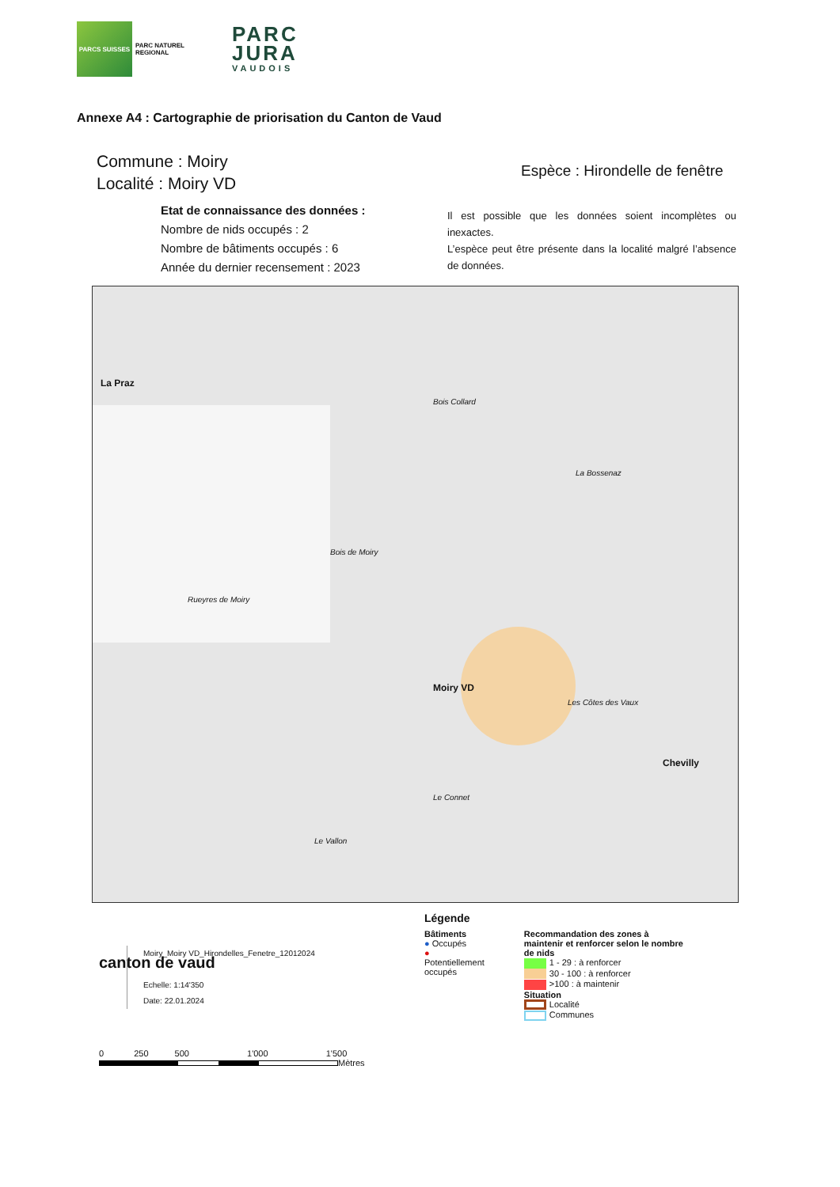PARCS SUISSES
PARC NATUREL
REGIONAL
PARC
JURA
VAUDOIS
Annexe A4 : Cartographie de priorisation du Canton de Vaud
Commune : Moiry
Localité : Moiry VD
Espèce : Hirondelle de fenêtre
Etat de connaissance des données :
Nombre de nids occupés : 2
Nombre de bâtiments occupés : 6
Année du dernier recensement : 2023
Il est possible que les données soient incomplètes ou inexactes.
L’espèce peut être présente dans la localité malgré l’absence de données.
La Praz
Moiry VD
Chevilly
Bois Collard
Bois de Moiry
Rueyres de Moiry
La Bossenaz
Les Côtes des Vaux
Le Connet
Le Vallon
canton de vaud
Moiry_Moiry VD_Hirondelles_Fenetre_12012024
Echelle: 1:14'350
Date: 22.01.2024
Légende
Bâtiments
● Occupés
● Potentiellement occupés
Recommandation des zones à maintenir et renforcer selon le nombre de nids
1 - 29 : à renforcer
30 - 100 : à renforcer
>100 : à maintenir
Situation
Localité
Communes
0 250 500 1'000 1'500
Mètres